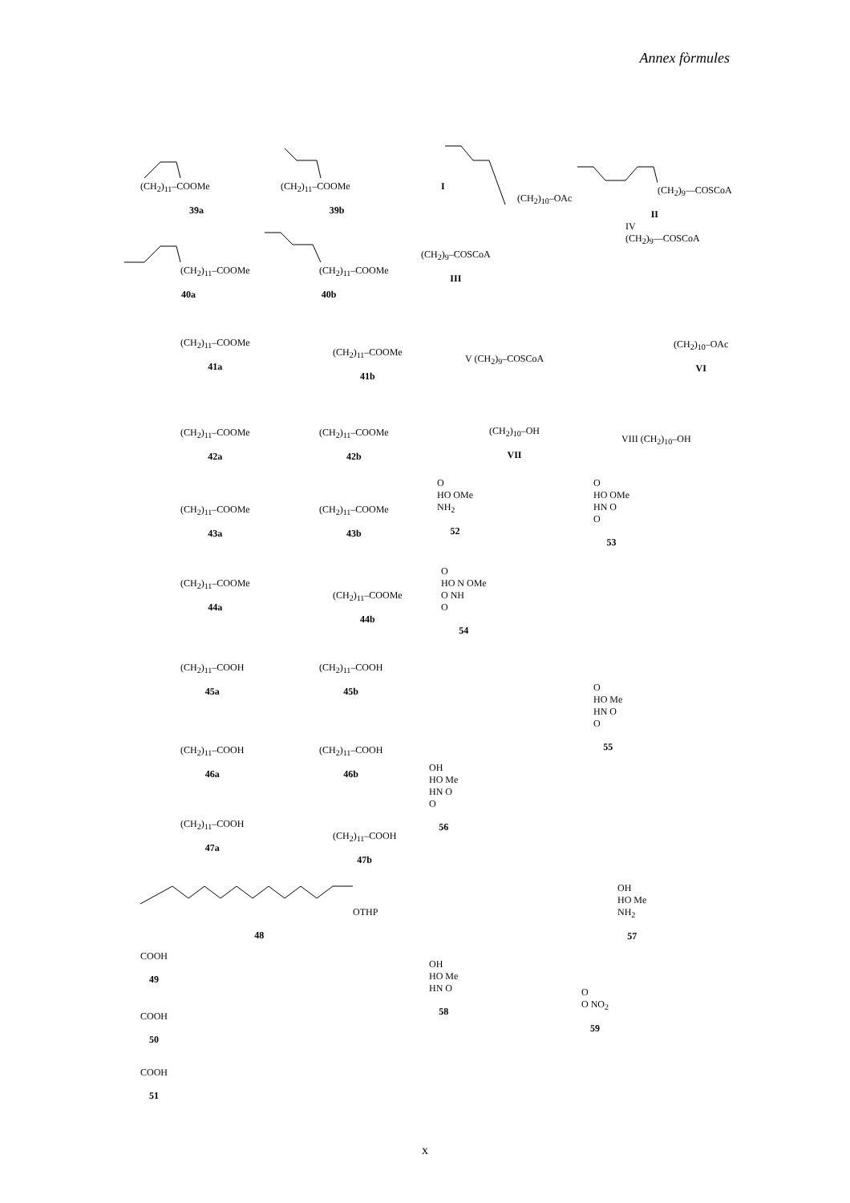Annex fòrmules
(CH<sub>2</sub>)<sub>11</sub>–COOMe
39a
(CH<sub>2</sub>)<sub>11</sub>–COOMe
39b
I
(CH<sub>2</sub>)<sub>10</sub>–OAc
(CH<sub>2</sub>)<sub>9</sub>—COSCoA
II
(CH<sub>2</sub>)<sub>11</sub>–COOMe
40a
(CH<sub>2</sub>)<sub>11</sub>–COOMe
40b
(CH<sub>2</sub>)<sub>9</sub>–COSCoA
III
IV
(CH<sub>2</sub>)<sub>9</sub>—COSCoA
(CH<sub>2</sub>)<sub>11</sub>–COOMe
41a
(CH<sub>2</sub>)<sub>11</sub>–COOMe
41b
V (CH<sub>2</sub>)<sub>9</sub>–COSCoA
(CH<sub>2</sub>)<sub>10</sub>–OAc
VI
(CH<sub>2</sub>)<sub>11</sub>–COOMe
42a
(CH<sub>2</sub>)<sub>11</sub>–COOMe
42b
(CH<sub>2</sub>)<sub>10</sub>–OH
VII
VIII (CH<sub>2</sub>)<sub>10</sub>–OH
(CH<sub>2</sub>)<sub>11</sub>–COOMe
43a
(CH<sub>2</sub>)<sub>11</sub>–COOMe
43b
O
HO OMe
NH<sub>2</sub>
52
O
HO OMe
HN O
O
53
(CH<sub>2</sub>)<sub>11</sub>–COOMe
44a
(CH<sub>2</sub>)<sub>11</sub>–COOMe
44b
O
HO N OMe
O NH
O
54
(CH<sub>2</sub>)<sub>11</sub>–COOH
45a
(CH<sub>2</sub>)<sub>11</sub>–COOH
45b
O
HO Me
HN O
O
55
(CH<sub>2</sub>)<sub>11</sub>–COOH
46a
(CH<sub>2</sub>)<sub>11</sub>–COOH
46b
OH
HO Me
HN O
O
56
(CH<sub>2</sub>)<sub>11</sub>–COOH
47a
(CH<sub>2</sub>)<sub>11</sub>–COOH
47b
OTHP
48
OH
HO Me
NH<sub>2</sub>
57
COOH
49
OH
HO Me
HN O
58
COOH
50
O
O NO<sub>2</sub>
59
COOH
51
x